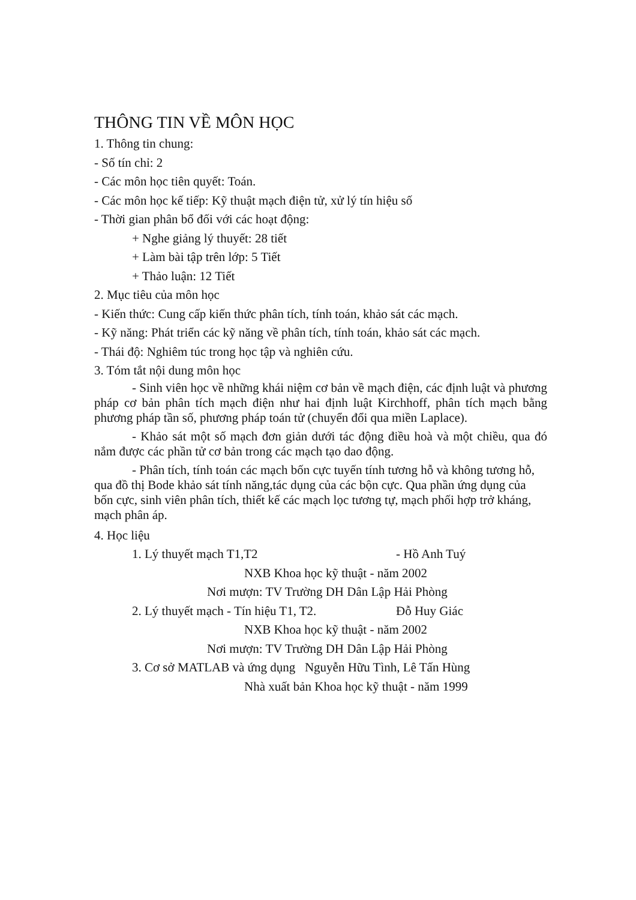THÔNG TIN VỀ MÔN HỌC
1. Thông tin chung:
- Số tín chỉ: 2
- Các môn học tiên quyết: Toán.
- Các môn học kế tiếp: Kỹ thuật mạch điện tử, xử lý tín hiệu số
- Thời gian phân bổ đối với các hoạt động:
+ Nghe giảng lý thuyết: 28 tiết
+ Làm bài tập trên lớp: 5 Tiết
+ Thảo luận: 12 Tiết
2. Mục tiêu của môn học
- Kiến thức: Cung cấp kiến thức phân tích, tính toán, khảo sát các mạch.
- Kỹ năng: Phát triển các kỹ năng về phân tích, tính toán, khảo sát các mạch.
- Thái độ: Nghiêm túc trong học tập và nghiên cứu.
3. Tóm tắt nội dung môn học
- Sinh viên học về những khái niệm cơ bản về mạch điện, các định luật và phương pháp cơ bản phân tích mạch điện như hai định luật Kirchhoff, phân tích mạch bằng phương pháp tần số, phương pháp toán tử (chuyển đổi qua miền Laplace).
- Khảo sát một số mạch đơn giản dưới tác động điều hoà và một chiều, qua đó nắm được các phần tử cơ bản trong các mạch tạo dao động.
- Phân tích, tính toán các mạch bốn cực tuyến tính tương hỗ và không tương hỗ, qua đồ thị Bode khảo sát tính năng,tác dụng của các bộn cực. Qua phần ứng dụng của bốn cực, sinh viên phân tích, thiết kế các mạch lọc tương tự, mạch phối hợp trở kháng, mạch phân áp.
4. Học liệu
1. Lý thuyết mạch T1,T2 - Hồ Anh Tuý
NXB Khoa học kỹ thuật - năm 2002
Nơi mượn: TV Trường DH Dân Lập Hải Phòng
2. Lý thuyết mạch - Tín hiệu T1, T2. Đỗ Huy Giác
NXB Khoa học kỹ thuật - năm 2002
Nơi mượn: TV Trường DH Dân Lập Hải Phòng
3. Cơ sở MATLAB và ứng dụng Nguyễn Hữu Tình, Lê Tấn Hùng
Nhà xuất bản Khoa học kỹ thuật - năm 1999